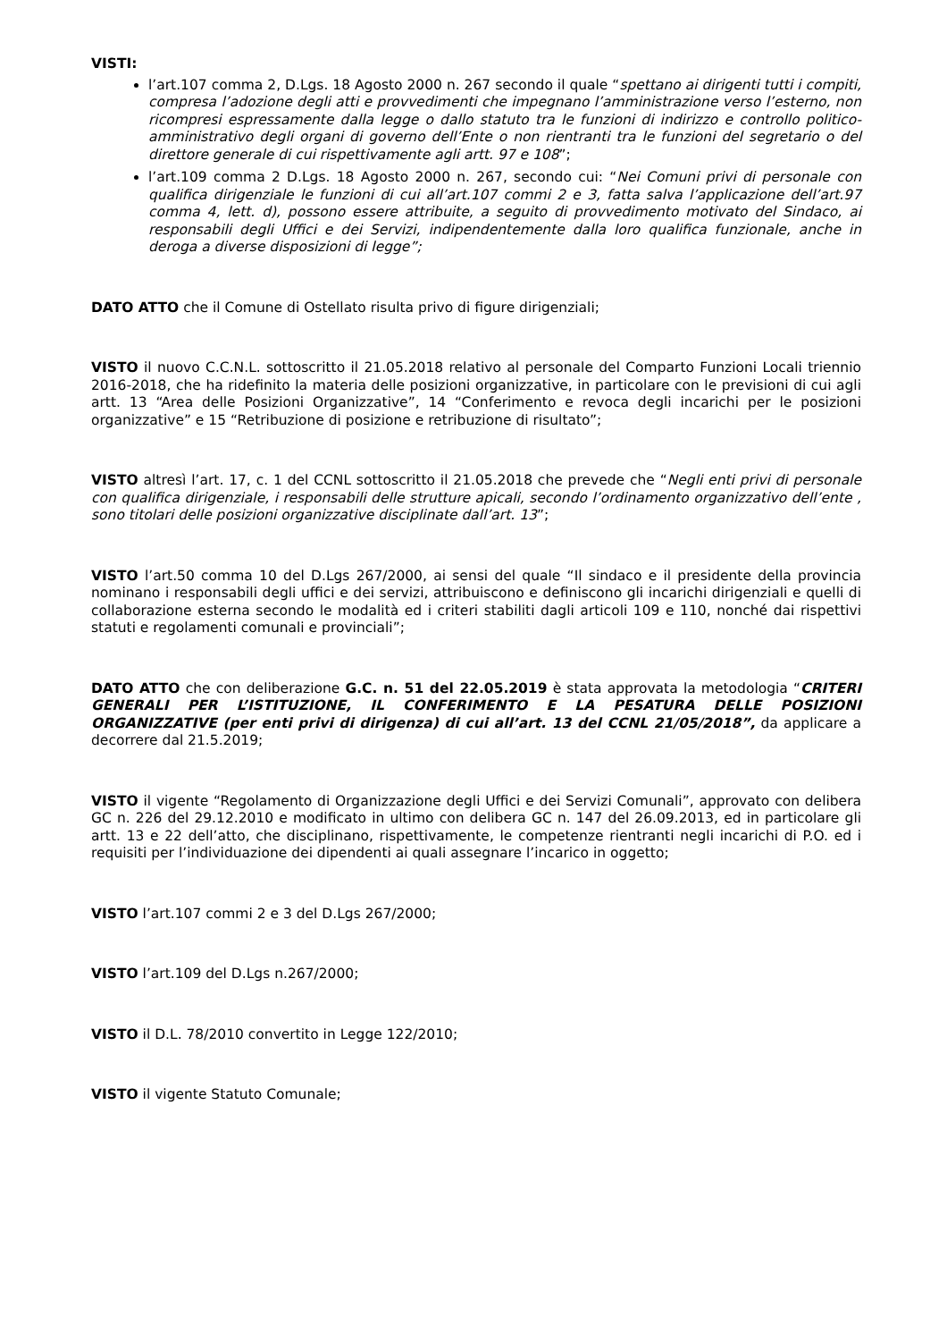VISTI:
l’art.107 comma 2, D.Lgs. 18 Agosto 2000 n. 267 secondo il quale “spettano ai dirigenti tutti i compiti, compresa l’adozione degli atti e provvedimenti che impegnano l’amministrazione verso l’esterno, non ricompresi espressamente dalla legge o dallo statuto tra le funzioni di indirizzo e controllo politico-amministrativo degli organi di governo dell’Ente o non rientranti tra le funzioni del segretario o del direttore generale di cui rispettivamente agli artt. 97 e 108”;
l’art.109 comma 2 D.Lgs. 18 Agosto 2000 n. 267, secondo cui: “Nei Comuni privi di personale con qualifica dirigenziale le funzioni di cui all’art.107 commi 2 e 3, fatta salva l’applicazione dell’art.97 comma 4, lett. d), possono essere attribuite, a seguito di provvedimento motivato del Sindaco, ai responsabili degli Uffici e dei Servizi, indipendentemente dalla loro qualifica funzionale, anche in deroga a diverse disposizioni di legge”;
DATO ATTO che il Comune di Ostellato risulta privo di figure dirigenziali;
VISTO il nuovo C.C.N.L. sottoscritto il 21.05.2018 relativo al personale del Comparto Funzioni Locali triennio 2016-2018, che ha ridefinito la materia delle posizioni organizzative, in particolare con le previsioni di cui agli artt. 13 “Area delle Posizioni Organizzative”, 14 “Conferimento e revoca degli incarichi per le posizioni organizzative” e 15 “Retribuzione di posizione e retribuzione di risultato”;
VISTO altresì l’art. 17, c. 1 del CCNL sottoscritto il 21.05.2018 che prevede che “Negli enti privi di personale con qualifica dirigenziale, i responsabili delle strutture apicali, secondo l’ordinamento organizzativo dell’ente , sono titolari delle posizioni organizzative disciplinate dall’art. 13”;
VISTO l’art.50 comma 10 del D.Lgs 267/2000, ai sensi del quale “Il sindaco e il presidente della provincia nominano i responsabili degli uffici e dei servizi, attribuiscono e definiscono gli incarichi dirigenziali e quelli di collaborazione esterna secondo le modalità ed i criteri stabiliti dagli articoli 109 e 110, nonché dai rispettivi statuti e regolamenti comunali e provinciali”;
DATO ATTO che con deliberazione G.C. n. 51 del 22.05.2019 è stata approvata la metodologia “CRITERI GENERALI PER L’ISTITUZIONE, IL CONFERIMENTO E LA PESATURA DELLE POSIZIONI ORGANIZZATIVE (per enti privi di dirigenza) di cui all’art. 13 del CCNL 21/05/2018”, da applicare a decorrere dal 21.5.2019;
VISTO il vigente “Regolamento di Organizzazione degli Uffici e dei Servizi Comunali”, approvato con delibera GC n. 226 del 29.12.2010 e modificato in ultimo con delibera GC n. 147 del 26.09.2013, ed in particolare gli artt. 13 e 22 dell’atto, che disciplinano, rispettivamente, le competenze rientranti negli incarichi di P.O. ed i requisiti per l’individuazione dei dipendenti ai quali assegnare l’incarico in oggetto;
VISTO l’art.107 commi 2 e 3 del D.Lgs 267/2000;
VISTO l’art.109 del D.Lgs n.267/2000;
VISTO il D.L. 78/2010 convertito in Legge 122/2010;
VISTO il vigente Statuto Comunale;